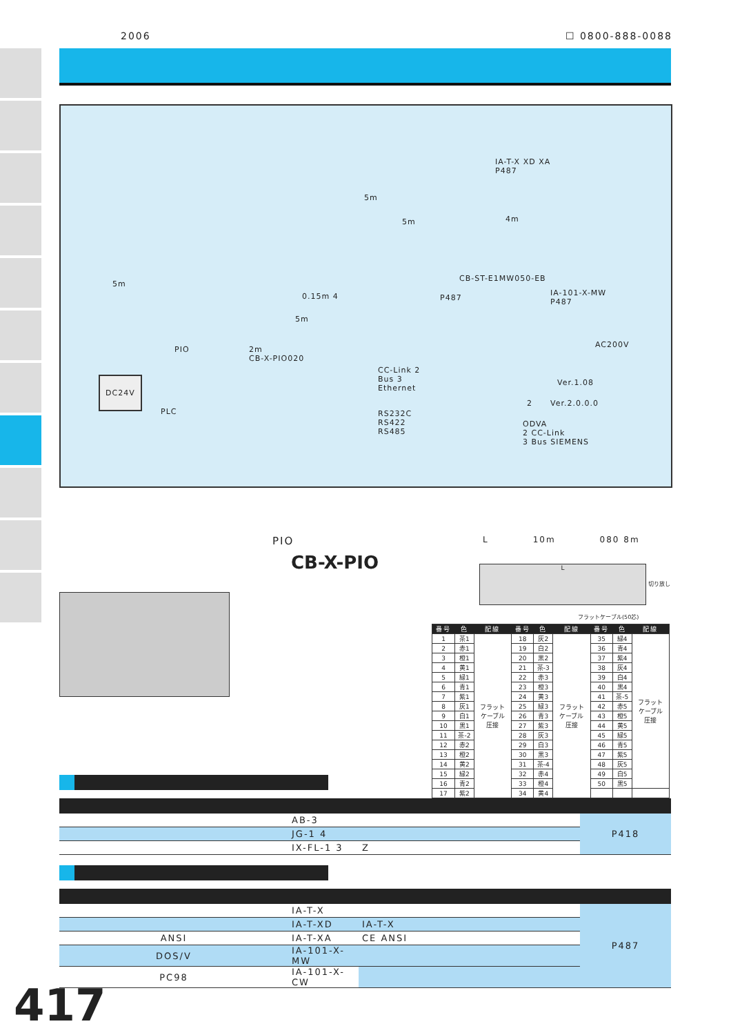2006 ☐ 0800-888-0088
IA-T-X XD XA
P487
5m
5m 4m
5m
CB-ST-E1MW050-EB
0.15m 4 P487
IA-101-X-MW
P487
5m
AC200V
PIO 2m
CB-X-PIO020
DC24V
CC-Link 2
Bus 3
Ethernet
Ver.1.08
2 Ver.2.0.0.0
PLC RS232C
RS422
RS485
ODVA
2 CC-Link
3 Bus SIEMENS
PIO
CB-X-PIO
L 10m 080 8m
L
切り放し
フラットケーブル(50芯)
| 番号 | 色 | 配線 | 番号 | 色 | 配線 | 番号 | 色 | 配線 |
| --- | --- | --- | --- | --- | --- | --- | --- | --- |
| 1 | 茶1 | フラット ケーブル 圧接 | 18 | 灰2 | フラット ケーブル 圧接 | 35 | 緑4 | フラット ケーブル 圧接 |
| 2 | 赤1 | | 19 | 白2 | | 36 | 青4 | |
| 3 | 橙1 | | 20 | 黒2 | | 37 | 紫4 | |
| 4 | 黄1 | | 21 | 茶-3 | | 38 | 灰4 | |
| 5 | 緑1 | | 22 | 赤3 | | 39 | 白4 | |
| 6 | 青1 | | 23 | 橙3 | | 40 | 黒4 | |
| 7 | 紫1 | | 24 | 黄3 | | 41 | 茶-5 | |
| 8 | 灰1 | | 25 | 緑3 | | 42 | 赤5 | |
| 9 | 白1 | | 26 | 青3 | | 43 | 橙5 | |
| 10 | 黒1 | | 27 | 紫3 | | 44 | 黄5 | |
| 11 | 茶-2 | | 28 | 灰3 | | 45 | 緑5 | |
| 12 | 赤2 | | 29 | 白3 | | 46 | 青5 | |
| 13 | 橙2 | | 30 | 黒3 | | 47 | 紫5 | |
| 14 | 黄2 | | 31 | 茶-4 | | 48 | 灰5 | |
| 15 | 緑2 | | 32 | 赤4 | | 49 | 白5 | |
| 16 | 青2 | | 33 | 橙4 | | 50 | 黒5 | |
| 17 | 紫2 | | 34 | 黄4 | | | | |
| | AB-3 | | P418 |
| | JG-1 4 | | |
| | IX-FL-1 3 | Z | |
| | IA-T-X | | P487 |
| | IA-T-XD | IA-T-X | |
| ANSI | IA-T-XA | CE ANSI | |
| DOS/V | IA-101-X-MW | | |
| PC98 | IA-101-X-CW | | |
417